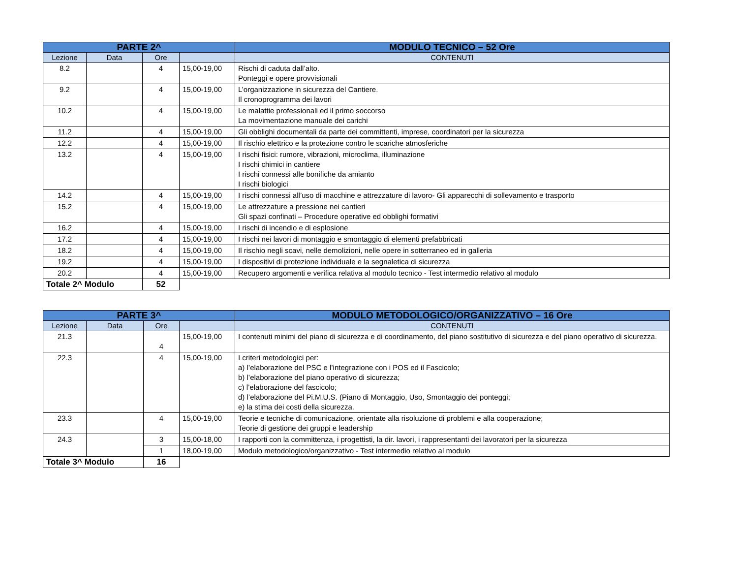| PARTE 2^ | | | | MODULO TECNICO – 52 Ore |
| --- | --- | --- | --- | --- |
| Lezione | Data | Ore | | CONTENUTI |
| 8.2 | | 4 | 15,00-19,00 | Rischi di caduta dall’alto. Ponteggi e opere provvisionali |
| 9.2 | | 4 | 15,00-19,00 | L’organizzazione in sicurezza del Cantiere. Il cronoprogramma dei lavori |
| 10.2 | | 4 | 15,00-19,00 | Le malattie professionali ed il primo soccorso La movimentazione manuale dei carichi |
| 11.2 | | 4 | 15,00-19,00 | Gli obblighi documentali da parte dei committenti, imprese, coordinatori per la sicurezza |
| 12.2 | | 4 | 15,00-19,00 | Il rischio elettrico e la protezione contro le scariche atmosferiche |
| 13.2 | | 4 | 15,00-19,00 | I rischi fisici: rumore, vibrazioni, microclima, illuminazione I rischi chimici in cantiere I rischi connessi alle bonifiche da amianto I rischi biologici |
| 14.2 | | 4 | 15,00-19,00 | I rischi connessi all’uso di macchine e attrezzature di lavoro- Gli apparecchi di sollevamento e trasporto |
| 15.2 | | 4 | 15,00-19,00 | Le attrezzature a pressione nei cantieri Gli spazi confinati – Procedure operative ed obblighi formativi |
| 16.2 | | 4 | 15,00-19,00 | I rischi di incendio e di esplosione |
| 17.2 | | 4 | 15,00-19,00 | I rischi nei lavori di montaggio e smontaggio di elementi prefabbricati |
| 18.2 | | 4 | 15,00-19,00 | Il rischio negli scavi, nelle demolizioni, nelle opere in sotterraneo ed in galleria |
| 19.2 | | 4 | 15,00-19,00 | I dispositivi di protezione individuale e la segnaletica di sicurezza |
| 20.2 | | 4 | 15,00-19,00 | Recupero argomenti e verifica relativa al modulo tecnico - Test intermedio relativo al modulo |
| Totale 2^ Modulo | | 52 | | |
| PARTE 3^ | | | | MODULO METODOLOGICO/ORGANIZZATIVO – 16 Ore |
| --- | --- | --- | --- | --- |
| Lezione | Data | Ore | | CONTENUTI |
| 21.3 | | 4 | 15,00-19,00 | I contenuti minimi del piano di sicurezza e di coordinamento, del piano sostitutivo di sicurezza e del piano operativo di sicurezza. |
| 22.3 | | 4 | 15,00-19,00 | I criteri metodologici per: a) l’elaborazione del PSC e l’integrazione con i POS ed il Fascicolo; b) l’elaborazione del piano operativo di sicurezza; c) l’elaborazione del fascicolo; d) l’elaborazione del Pi.M.U.S. (Piano di Montaggio, Uso, Smontaggio dei ponteggi; e) la stima dei costi della sicurezza. |
| 23.3 | | 4 | 15,00-19,00 | Teorie e tecniche di comunicazione, orientate alla risoluzione di problemi e alla cooperazione; Teorie di gestione dei gruppi e leadership |
| 24.3 | | 3 | 15,00-18,00 | I rapporti con la committenza, i progettisti, la dir. lavori, i rappresentanti dei lavoratori per la sicurezza |
| | | 1 | 18,00-19,00 | Modulo metodologico/organizzativo - Test intermedio relativo al modulo |
| Totale 3^ Modulo | | 16 | | |